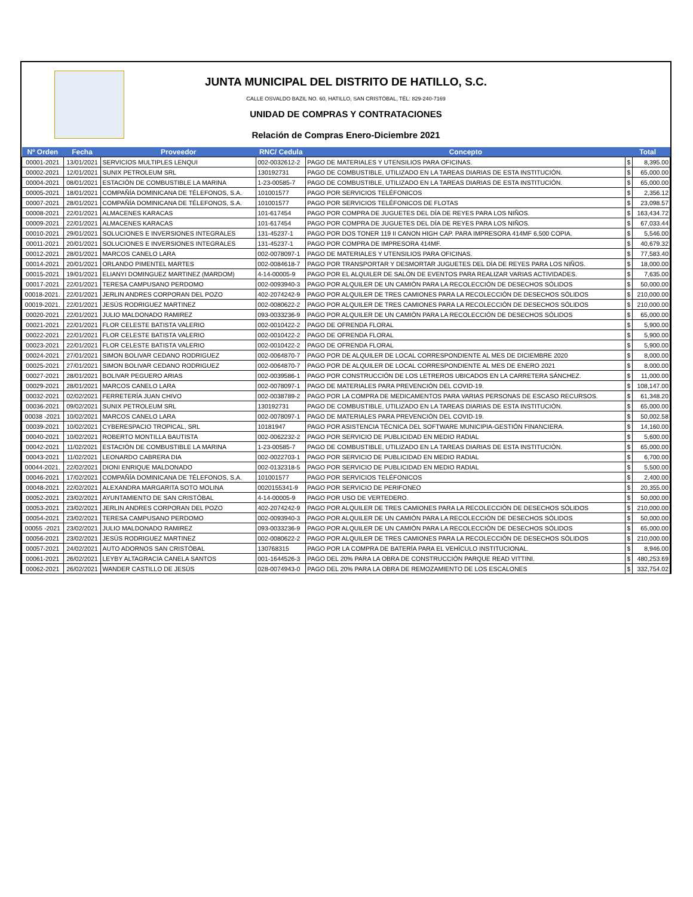JUNTA MUNICIPAL DEL DISTRITO DE HATILLO, S.C.
CALLE OSVALDO BAZIL NO. 60, HATILLO, SAN CRISTÓBAL, TÉL: 829-240-7169
UNIDAD DE COMPRAS Y CONTRATACIONES
Relación de Compras Enero-Diciembre 2021
| Nº Orden | Fecha | Proveedor | RNC/ Cedula | Concepto | Total | |
| --- | --- | --- | --- | --- | --- | --- |
| 00001-2021 | 13/01/2021 | SERVICIOS MULTIPLES LENQUI | 002-0032612-2 | PAGO DE MATERIALES Y UTENSILIOS PARA OFICINAS. | $ | 8,395.00 |
| 00002-2021 | 12/01/2021 | SUNIX PETROLEUM SRL | 130192731 | PAGO DE COMBUSTIBLE, UTILIZADO EN LA TAREAS DIARIAS DE ESTA INSTITUCIÓN. | $ | 65,000.00 |
| 00004-2021 | 08/01/2021 | ESTACIÓN DE COMBUSTIBLE LA MARINA | 1-23-00585-7 | PAGO DE COMBUSTIBLE, UTILIZADO EN LA TAREAS DIARIAS DE ESTA INSTITUCIÓN. | $ | 65,000.00 |
| 00005-2021 | 18/01/2021 | COMPAÑÍA DOMINICANA DE TÉLEFONOS, S.A. | 101001577 | PAGO POR SERVICIOS TELÉFONICOS | $ | 2,356.12 |
| 00007-2021 | 28/01/2021 | COMPAÑÍA DOMINICANA DE TÉLEFONOS, S.A. | 101001577 | PAGO POR SERVICIOS TELÉFONICOS DE FLOTAS | $ | 23,098.57 |
| 00008-2021 | 22/01/2021 | ALMACENES KARACAS | 101-617454 | PAGO POR COMPRA DE JUGUETES DEL DÍA DE REYES PARA LOS NIÑOS. | $ | 163,434.72 |
| 00009-2021 | 22/01/2021 | ALMACENES KARACAS | 101-617454 | PAGO POR COMPRA DE JUGUETES DEL DÍA DE REYES PARA LOS NIÑOS. | $ | 67,033.44 |
| 00010-2021 | 29/01/2021 | SOLUCIONES E INVERSIONES INTEGRALES | 131-45237-1 | PAGO POR DOS TONER 119 II CANON HIGH CAP. PARA IMPRESORA 414MF 6,500 COPIA. | $ | 5,546.00 |
| 00011-2021 | 20/01/2021 | SOLUCIONES E INVERSIONES INTEGRALES | 131-45237-1 | PAGO POR COMPRA DE IMPRESORA 414MF. | $ | 40,679.32 |
| 00012-2021 | 28/01/2021 | MARCOS CANELO LARA | 002-0078097-1 | PAGO DE MATERIALES Y UTENSILIOS PARA OFICINAS. | $ | 77,583.40 |
| 00014-2021 | 20/01/2021 | ORLANDO PIMENTEL MARTES | 002-0084618-7 | PAGO POR TRANSPORTAR Y DESMORTAR JUGUETES DEL DÍA DE REYES PARA LOS NIÑOS. | $ | 18,000.00 |
| 00015-2021 | 19/01/2021 | ELIANYI DOMINGUEZ MARTINEZ (MARDOM) | 4-14-00005-9 | PAGO POR EL ALQUILER DE SALÓN DE EVENTOS PARA REALIZAR VARIAS ACTIVIDADES. | $ | 7,635.00 |
| 00017-2021 | 22/01/2021 | TERESA CAMPUSANO PERDOMO | 002-0093940-3 | PAGO POR ALQUILER DE UN CAMIÓN PARA LA RECOLECCIÓN DE DESECHOS SÓLIDOS | $ | 50,000.00 |
| 00018-2021. | 22/01/2021 | JERLIN ANDRES CORPORAN DEL POZO | 402-2074242-9 | PAGO POR ALQUILER DE TRES CAMIONES PARA LA RECOLECCIÓN DE DESECHOS SÓLIDOS | $ | 210,000.00 |
| 00019-2021. | 22/01/2021 | JESÚS RODRIGUEZ MARTINEZ | 002-0080622-2 | PAGO POR ALQUILER DE TRES CAMIONES PARA LA RECOLECCIÓN DE DESECHOS SÓLIDOS | $ | 210,000.00 |
| 00020-2021 | 22/01/2021 | JULIO MALDONADO RAMIREZ | 093-0033236-9 | PAGO POR ALQUILER DE UN CAMIÓN PARA LA RECOLECCIÓN DE DESECHOS SÓLIDOS | $ | 65,000.00 |
| 00021-2021 | 22/01/2021 | FLOR CELESTE BATISTA VALERIO | 002-0010422-2 | PAGO DE OFRENDA FLORAL | $ | 5,900.00 |
| 00022-2021 | 22/01/2021 | FLOR CELESTE BATISTA VALERIO | 002-0010422-2 | PAGO DE OFRENDA FLORAL | $ | 5,900.00 |
| 00023-2021 | 22/01/2021 | FLOR CELESTE BATISTA VALERIO | 002-0010422-2 | PAGO DE OFRENDA FLORAL | $ | 5,900.00 |
| 00024-2021 | 27/01/2021 | SIMON BOLIVAR CEDANO RODRIGUEZ | 002-0064870-7 | PAGO POR DE ALQUILER DE LOCAL CORRESPONDIENTE AL MES DE DICIEMBRE 2020 | $ | 8,000.00 |
| 00025-2021 | 27/01/2021 | SIMON BOLIVAR CEDANO RODRIGUEZ | 002-0064870-7 | PAGO POR DE ALQUILER DE LOCAL CORRESPONDIENTE AL MES DE ENERO 2021 | $ | 8,000.00 |
| 00027-2021 | 28/01/2021 | BOLIVAR PEGUERO ARIAS | 002-0039586-1 | PAGO POR CONSTRUCCIÓN DE LOS LETREROS UBICADOS EN LA CARRETERA SÁNCHEZ. | $ | 11,000.00 |
| 00029-2021 | 28/01/2021 | MARCOS CANELO LARA | 002-0078097-1 | PAGO DE MATERIALES PARA PREVENCIÓN DEL COVID-19. | $ | 108,147.00 |
| 00032-2021 | 02/02/2021 | FERRETERÍA JUAN CHIVO | 002-0038789-2 | PAGO POR LA COMPRA DE MEDICAMENTOS PARA VARIAS PERSONAS DE ESCASO RECURSOS. | $ | 61,348.20 |
| 00036-2021 | 09/02/2021 | SUNIX PETROLEUM SRL | 130192731 | PAGO DE COMBUSTIBLE, UTILIZADO EN LA TAREAS DIARIAS DE ESTA INSTITUCIÓN. | $ | 65,000.00 |
| 00038 -2021 | 10/02/2021 | MARCOS CANELO LARA | 002-0078097-1 | PAGO DE MATERIALES PARA PREVENCIÓN DEL COVID-19. | $ | 50,002.58 |
| 00039-2021 | 10/02/2021 | CYBERESPACIO TROPICAL, SRL | 10181947 | PAGO POR ASISTENCIA TÉCNICA DEL SOFTWARE MUNICIPIA-GESTIÓN FINANCIERA. | $ | 14,160.00 |
| 00040-2021 | 10/02/2021 | ROBERTO MONTILLA BAUTISTA | 002-0062232-2 | PAGO POR SERVICIO DE PUBLICIDAD EN MEDIO RADIAL | $ | 5,600.00 |
| 00042-2021 | 11/02/2021 | ESTACIÓN DE COMBUSTIBLE LA MARINA | 1-23-00585-7 | PAGO DE COMBUSTIBLE, UTILIZADO EN LA TAREAS DIARIAS DE ESTA INSTITUCIÓN. | $ | 65,000.00 |
| 00043-2021 | 11/02/2021 | LEONARDO CABRERA DIA | 002-0022703-1 | PAGO POR SERVICIO DE PUBLICIDAD EN MEDIO RADIAL | $ | 6,700.00 |
| 00044-2021. | 22/02/2021 | DIONI ENRIQUE MALDONADO | 002-0132318-5 | PAGO POR SERVICIO DE PUBLICIDAD EN MEDIO RADIAL | $ | 5,500.00 |
| 00046-2021 | 17/02/2021 | COMPAÑÍA DOMINICANA DE TÉLEFONOS, S.A. | 101001577 | PAGO POR SERVICIOS TELÉFONICOS | $ | 2,400.00 |
| 00048-2021 | 22/02/2021 | ALEXANDRA MARGARITA SOTO MOLINA | 0020155341-9 | PAGO POR SERVICIO DE PERIFONEO | $ | 20,355.00 |
| 00052-2021 | 23/02/2021 | AYUNTAMIENTO DE SAN CRISTÓBAL | 4-14-00005-9 | PAGO POR USO DE VERTEDERO. | $ | 50,000.00 |
| 00053-2021 | 23/02/2021 | JERLIN ANDRES CORPORAN DEL POZO | 402-2074242-9 | PAGO POR ALQUILER DE TRES CAMIONES PARA LA RECOLECCIÓN DE DESECHOS SÓLIDOS | $ | 210,000.00 |
| 00054-2021 | 23/02/2021 | TERESA CAMPUSANO PERDOMO | 002-0093940-3 | PAGO POR ALQUILER DE UN CAMIÓN PARA LA RECOLECCIÓN DE DESECHOS SÓLIDOS | $ | 50,000.00 |
| 00055 -2021 | 23/02/2021 | JULIO MALDONADO RAMIREZ | 093-0033236-9 | PAGO POR ALQUILER DE UN CAMIÓN PARA LA RECOLECCIÓN DE DESECHOS SÓLIDOS | $ | 65,000.00 |
| 00056-2021 | 23/02/2021 | JESÚS RODRIGUEZ MARTINEZ | 002-0080622-2 | PAGO POR ALQUILER DE TRES CAMIONES PARA LA RECOLECCIÓN DE DESECHOS SÓLIDOS | $ | 210,000.00 |
| 00057-2021 | 24/02/2021 | AUTO ADORNOS SAN CRISTÓBAL | 130768315 | PAGO POR LA COMPRA DE BATERÍA PARA EL VEHÍCULO INSTITUCIONAL. | $ | 8,946.00 |
| 00061-2021 | 26/02/2021 | LEYBY ALTAGRACIA CANELA SANTOS | 001-1644526-3 | PAGO DEL 20% PARA LA OBRA DE CONSTRUCCIÓN PARQUE READ VITTINI. | $ | 480,253.69 |
| 00062-2021 | 26/02/2021 | WANDER CASTILLO DE JESÚS | 028-0074943-0 | PAGO DEL 20% PARA LA OBRA DE REMOZAMIENTO DE LOS ESCALONES | $ | 332,754.02 |